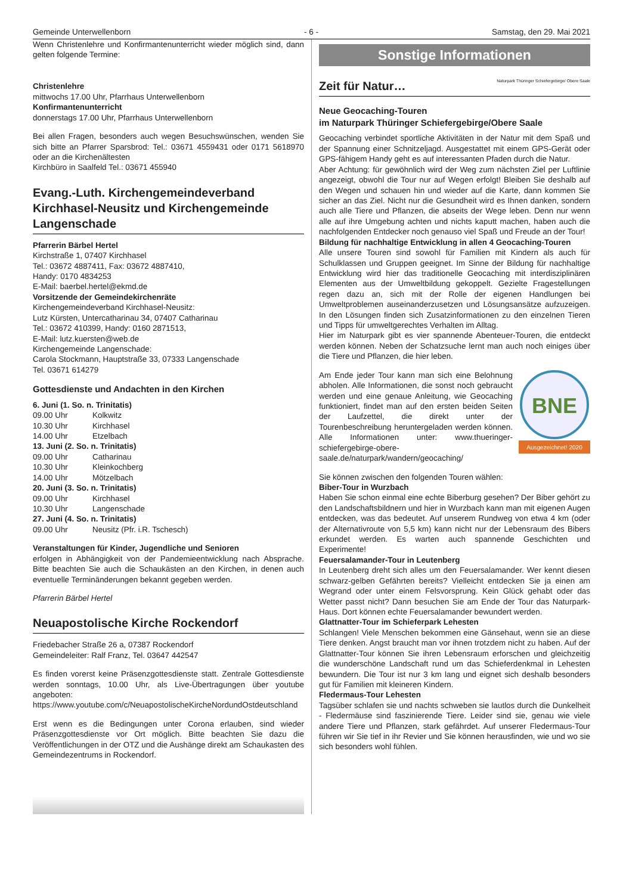Gemeinde Unterwellenborn - 6 - Samstag, den 29. Mai 2021
Wenn Christenlehre und Konfirmantenunterricht wieder möglich sind, dann gelten folgende Termine:
Christenlehre
mittwochs 17.00 Uhr, Pfarrhaus Unterwellenborn
Konfirmantenunterricht
donnerstags 17.00 Uhr, Pfarrhaus Unterwellenborn
Bei allen Fragen, besonders auch wegen Besuchswünschen, wenden Sie sich bitte an Pfarrer Sparsbrod: Tel.: 03671 4559431 oder 0171 5618970 oder an die Kirchenältesten
Kirchbüro in Saalfeld Tel.: 03671 455940
Evang.-Luth. Kirchengemeindeverband Kirchhasel-Neusitz und Kirchengemeinde Langenschade
Pfarrerin Bärbel Hertel
Kirchstraße 1, 07407 Kirchhasel
Tel.: 03672 4887411, Fax: 03672 4887410,
Handy: 0170 4834253
E-Mail: baerbel.hertel@ekmd.de
Vorsitzende der Gemeindekirchenräte
Kirchengemeindeverband Kirchhasel-Neusitz:
Lutz Kürsten, Untercatharinau 34, 07407 Catharinau
Tel.: 03672 410399, Handy: 0160 2871513,
E-Mail: lutz.kuersten@web.de
Kirchengemeinde Langenschade:
Carola Stockmann, Hauptstraße 33, 07333 Langenschade
Tel. 03671 614279
Gottesdienste und Andachten in den Kirchen
6. Juni (1. So. n. Trinitatis)
09.00 Uhr Kolkwitz
10.30 Uhr Kirchhasel
14.00 Uhr Etzelbach
13. Juni (2. So. n. Trinitatis)
09.00 Uhr Catharinau
10.30 Uhr Kleinkochberg
14.00 Uhr Mötzelbach
20. Juni (3. So. n. Trinitatis)
09.00 Uhr Kirchhasel
10.30 Uhr Langenschade
27. Juni (4. So. n. Trinitatis)
09.00 Uhr Neusitz (Pfr. i.R. Tschesch)
Veranstaltungen für Kinder, Jugendliche und Senioren
erfolgen in Abhängigkeit von der Pandemieentwicklung nach Absprache. Bitte beachten Sie auch die Schaukästen an den Kirchen, in denen auch eventuelle Terminänderungen bekannt gegeben werden.
Pfarrerin Bärbel Hertel
Neuapostolische Kirche Rockendorf
Friedebacher Straße 26 a, 07387 Rockendorf
Gemeindeleiter: Ralf Franz, Tel. 03647 442547
Es finden vorerst keine Präsenzgottesdienste statt. Zentrale Gottesdienste werden sonntags, 10.00 Uhr, als Live-Übertragungen über youtube angeboten:
https://www.youtube.com/c/NeuapostolischeKircheNordundOstdeutschland
Erst wenn es die Bedingungen unter Corona erlauben, sind wieder Präsenzgottesdienste vor Ort möglich. Bitte beachten Sie dazu die Veröffentlichungen in der OTZ und die Aushänge direkt am Schaukasten des Gemeindezentrums in Rockendorf.
Sonstige Informationen
Zeit für Natur… Naturpark Thüringer Schiefergebirge/ Obere Saale
Neue Geocaching-Touren
im Naturpark Thüringer Schiefergebirge/Obere Saale
Geocaching verbindet sportliche Aktivitäten in der Natur mit dem Spaß und der Spannung einer Schnitzeljagd. Ausgestattet mit einem GPS-Gerät oder GPS-fähigem Handy geht es auf interessanten Pfaden durch die Natur.
Aber Achtung: für gewöhnlich wird der Weg zum nächsten Ziel per Luftlinie angezeigt, obwohl die Tour nur auf Wegen erfolgt! Bleiben Sie deshalb auf den Wegen und schauen hin und wieder auf die Karte, dann kommen Sie sicher an das Ziel. Nicht nur die Gesundheit wird es Ihnen danken, sondern auch alle Tiere und Pflanzen, die abseits der Wege leben. Denn nur wenn alle auf ihre Umgebung achten und nichts kaputt machen, haben auch die nachfolgenden Entdecker noch genauso viel Spaß und Freude an der Tour!
Bildung für nachhaltige Entwicklung in allen 4 Geocaching-Touren
Alle unsere Touren sind sowohl für Familien mit Kindern als auch für Schulklassen und Gruppen geeignet. Im Sinne der Bildung für nachhaltige Entwicklung wird hier das traditionelle Geocaching mit interdisziplinären Elementen aus der Umweltbildung gekoppelt. Gezielte Fragestellungen regen dazu an, sich mit der Rolle der eigenen Handlungen bei Umweltproblemen auseinanderzusetzen und Lösungsansätze aufzuzeigen. In den Lösungen finden sich Zusatzinformationen zu den einzelnen Tieren und Tipps für umweltgerechtes Verhalten im Alltag.
Hier im Naturpark gibt es vier spannende Abenteuer-Touren, die entdeckt werden können. Neben der Schatzsuche lernt man auch noch einiges über die Tiere und Pflanzen, die hier leben.
BNE
Ausgezeichnet! 2020
Am Ende jeder Tour kann man sich eine Belohnung abholen. Alle Informationen, die sonst noch gebraucht werden und eine genaue Anleitung, wie Geocaching funktioniert, findet man auf den ersten beiden Seiten der Laufzettel, die direkt unter der Tourenbeschreibung heruntergeladen werden können. Alle Informationen unter: www.thueringer-schiefergebirge-obere-saale.de/naturpark/wandern/geocaching/
Sie können zwischen den folgenden Touren wählen:
Biber-Tour in Wurzbach
Haben Sie schon einmal eine echte Biberburg gesehen? Der Biber gehört zu den Landschaftsbildnern und hier in Wurzbach kann man mit eigenen Augen entdecken, was das bedeutet. Auf unserem Rundweg von etwa 4 km (oder der Alternativroute von 5,5 km) kann nicht nur der Lebensraum des Bibers erkundet werden. Es warten auch spannende Geschichten und Experimente!
Feuersalamander-Tour in Leutenberg
In Leutenberg dreht sich alles um den Feuersalamander. Wer kennt diesen schwarz-gelben Gefährten bereits? Vielleicht entdecken Sie ja einen am Wegrand oder unter einem Felsvorsprung. Kein Glück gehabt oder das Wetter passt nicht? Dann besuchen Sie am Ende der Tour das Naturpark-Haus. Dort können echte Feuersalamander bewundert werden.
Glattnatter-Tour im Schieferpark Lehesten
Schlangen! Viele Menschen bekommen eine Gänsehaut, wenn sie an diese Tiere denken. Angst braucht man vor ihnen trotzdem nicht zu haben. Auf der Glattnatter-Tour können Sie ihren Lebensraum erforschen und gleichzeitig die wunderschöne Landschaft rund um das Schieferdenkmal in Lehesten bewundern. Die Tour ist nur 3 km lang und eignet sich deshalb besonders gut für Familien mit kleineren Kindern.
Fledermaus-Tour Lehesten
Tagsüber schlafen sie und nachts schweben sie lautlos durch die Dunkelheit - Fledermäuse sind faszinierende Tiere. Leider sind sie, genau wie viele andere Tiere und Pflanzen, stark gefährdet. Auf unserer Fledermaus-Tour führen wir Sie tief in ihr Revier und Sie können herausfinden, wie und wo sie sich besonders wohl fühlen.